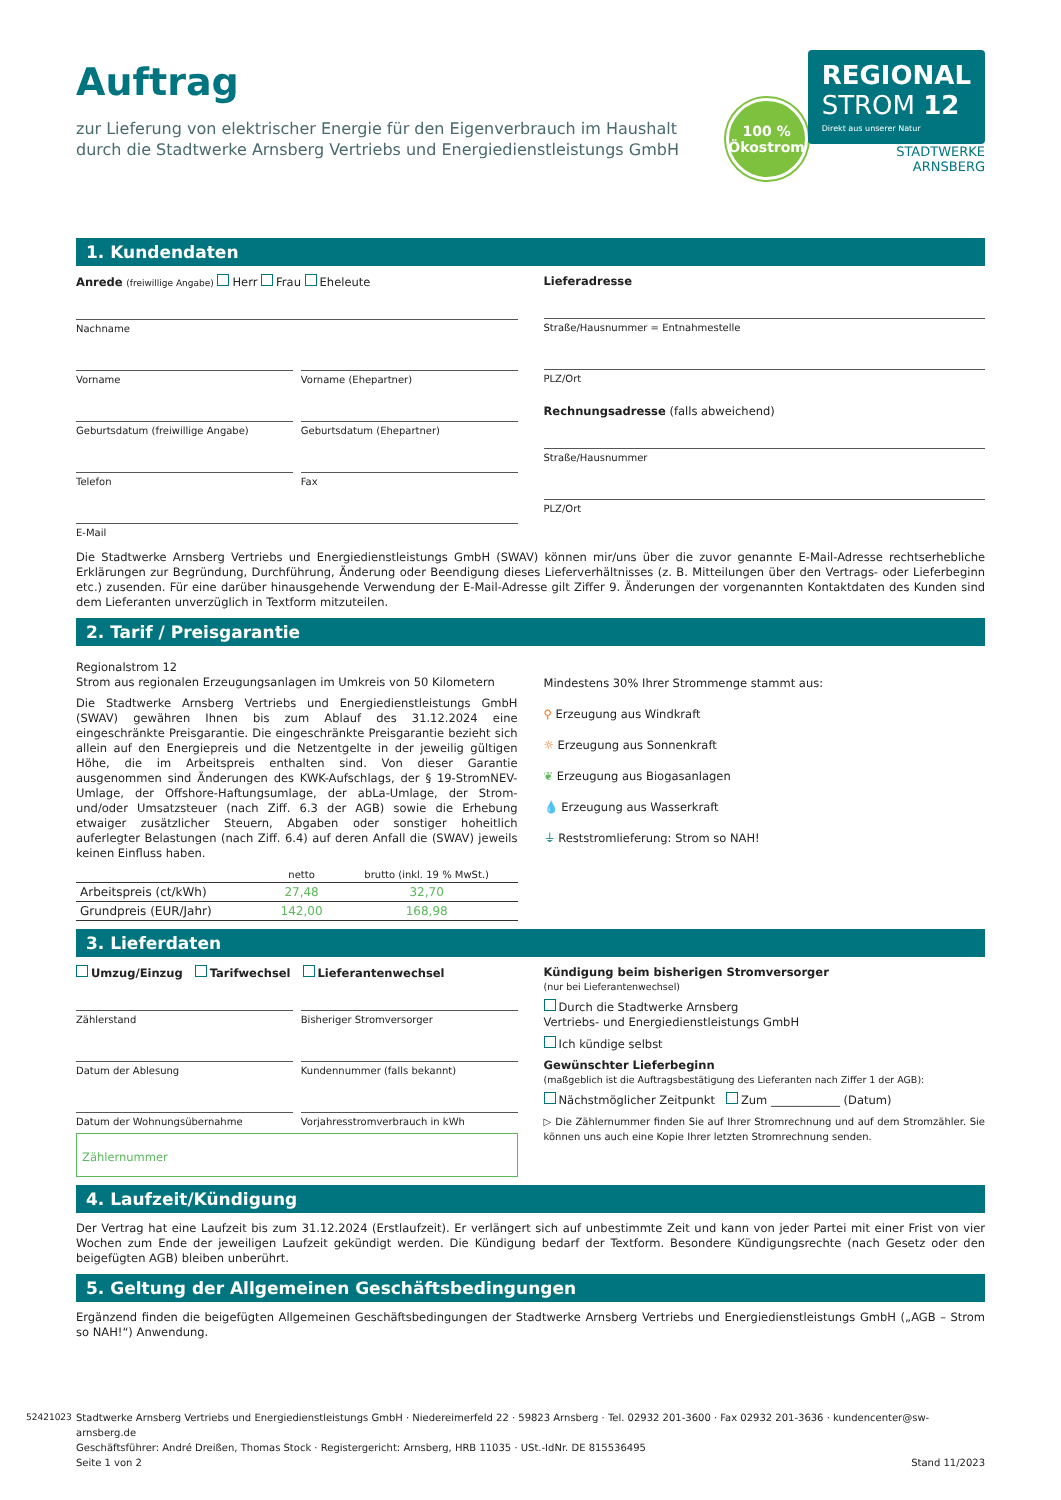Auftrag
zur Lieferung von elektrischer Energie für den Eigenverbrauch im Haushalt durch die Stadtwerke Arnsberg Vertriebs und Energiedienstleistungs GmbH
100 %
Ökostrom
REGIONAL
STROM 12
Direkt aus unserer Natur
STADTWERKE
ARNSBERG
1. Kundendaten
Anrede (freiwillige Angabe) Herr Frau Eheleute
Nachname
Vorname Vorname (Ehepartner)
Geburtsdatum (freiwillige Angabe)
Geburtsdatum (Ehepartner)
Telefon Fax
E-Mail
Lieferadresse
Straße/Hausnummer = Entnahmestelle
PLZ/Ort
Rechnungsadresse (falls abweichend)
Straße/Hausnummer
PLZ/Ort
Die Stadtwerke Arnsberg Vertriebs und Energiedienstleistungs GmbH (SWAV) können mir/uns über die zuvor genannte E-Mail-Adresse rechtserhebliche Erklärungen zur Begründung, Durchführung, Änderung oder Beendigung dieses Lieferverhältnisses (z. B. Mitteilungen über den Vertrags- oder Lieferbeginn etc.) zusenden. Für eine darüber hinausgehende Verwendung der E-Mail-Adresse gilt Ziffer 9. Änderungen der vorgenannten Kontaktdaten des Kunden sind dem Lieferanten unverzüglich in Textform mitzuteilen.
2. Tarif / Preisgarantie
Regionalstrom 12
Strom aus regionalen Erzeugungsanlagen im Umkreis von 50 Kilometern
Die Stadtwerke Arnsberg Vertriebs und Energiedienstleistungs GmbH (SWAV) gewähren Ihnen bis zum Ablauf des 31.12.2024 eine eingeschränkte Preisgarantie. Die eingeschränkte Preisgarantie bezieht sich allein auf den Energiepreis und die Netzentgelte in der jeweilig gültigen Höhe, die im Arbeitspreis enthalten sind. Von dieser Garantie ausgenommen sind Änderungen des KWK-Aufschlags, der § 19-StromNEV-Umlage, der Offshore-Haftungsumlage, der abLa-Umlage, der Strom- und/oder Umsatzsteuer (nach Ziff. 6.3 der AGB) sowie die Erhebung etwaiger zusätzlicher Steuern, Abgaben oder sonstiger hoheitlich auferlegter Belastungen (nach Ziff. 6.4) auf deren Anfall die (SWAV) jeweils keinen Einfluss haben.
| | netto | brutto (inkl. 19 % MwSt.) |
| --- | --- | --- |
| Arbeitspreis (ct/kWh) | 27,48 | 32,70 |
| Grundpreis (EUR/Jahr) | 142,00 | 168,98 |
Mindestens 30% Ihrer Strommenge stammt aus:
⚲ Erzeugung aus Windkraft
☼ Erzeugung aus Sonnenkraft
❦ Erzeugung aus Biogasanlagen
💧 Erzeugung aus Wasserkraft
⏚ Reststromlieferung: Strom so NAH!
3. Lieferdaten
Umzug/Einzug Tarifwechsel Lieferantenwechsel
Zählerstand Bisheriger Stromversorger
Datum der Ablesung Kundennummer (falls bekannt)
Datum der Wohnungsübernahme Vorjahresstromverbrauch in kWh
Zählernummer
Kündigung beim bisherigen Stromversorger
(nur bei Lieferantenwechsel)
Durch die Stadtwerke Arnsberg
Vertriebs- und Energiedienstleistungs GmbH
Ich kündige selbst
Gewünschter Lieferbeginn
(maßgeblich ist die Auftragsbestätigung des Lieferanten nach Ziffer 1 der AGB):
Nächstmöglicher Zeitpunkt Zum ____________ (Datum)
▷ Die Zählernummer finden Sie auf Ihrer Stromrechnung und auf dem Stromzähler. Sie können uns auch eine Kopie Ihrer letzten Stromrechnung senden.
4. Laufzeit/Kündigung
Der Vertrag hat eine Laufzeit bis zum 31.12.2024 (Erstlaufzeit). Er verlängert sich auf unbestimmte Zeit und kann von jeder Partei mit einer Frist von vier Wochen zum Ende der jeweiligen Laufzeit gekündigt werden. Die Kündigung bedarf der Textform. Besondere Kündigungsrechte (nach Gesetz oder den beigefügten AGB) bleiben unberührt.
5. Geltung der Allgemeinen Geschäftsbedingungen
Ergänzend finden die beigefügten Allgemeinen Geschäftsbedingungen der Stadtwerke Arnsberg Vertriebs und Energiedienstleistungs GmbH („AGB – Strom so NAH!“) Anwendung.
52421023
Stadtwerke Arnsberg Vertriebs und Energiedienstleistungs GmbH · Niedereimerfeld 22 · 59823 Arnsberg · Tel. 02932 201-3600 · Fax 02932 201-3636 · kundencenter@sw-arnsberg.de
Geschäftsführer: André Dreißen, Thomas Stock · Registergericht: Arnsberg, HRB 11035 · USt.-IdNr. DE 815536495
Seite 1 von 2 Stand 11/2023